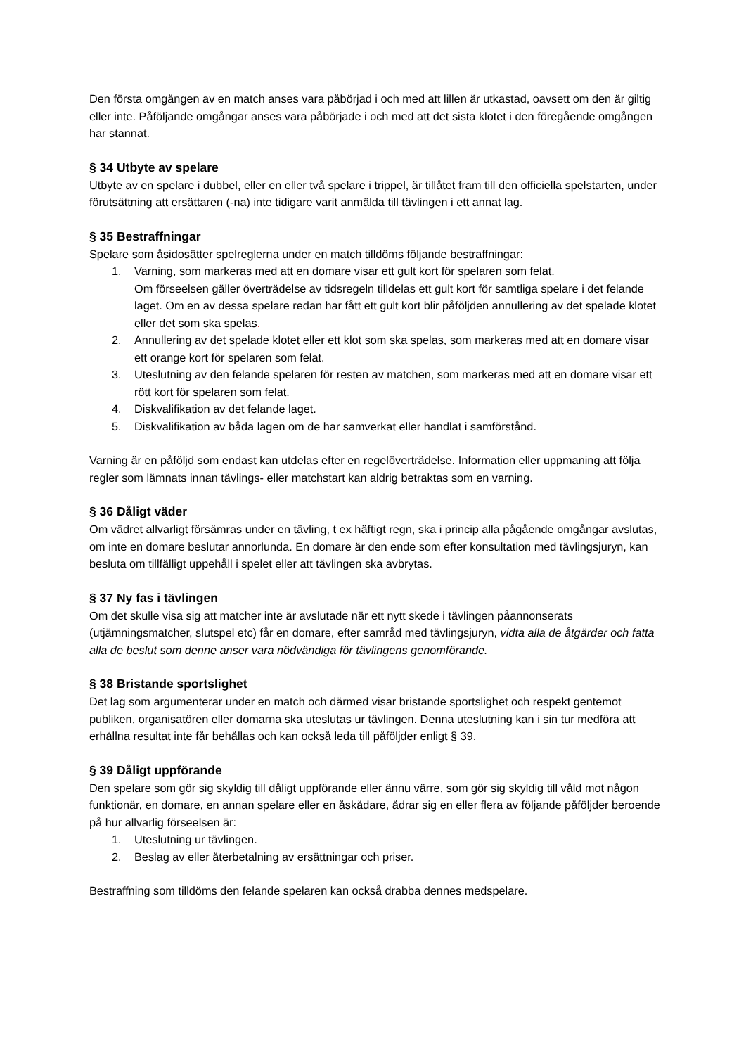Den första omgången av en match anses vara påbörjad i och med att lillen är utkastad, oavsett om den är giltig eller inte. Påföljande omgångar anses vara påbörjade i och med att det sista klotet i den föregående omgången har stannat.
§ 34 Utbyte av spelare
Utbyte av en spelare i dubbel, eller en eller två spelare i trippel, är tillåtet fram till den officiella spelstarten, under förutsättning att ersättaren (-na) inte tidigare varit anmälda till tävlingen i ett annat lag.
§ 35 Bestraffningar
Spelare som åsidosätter spelreglerna under en match tilldöms följande bestraffningar:
1. Varning, som markeras med att en domare visar ett gult kort för spelaren som felat.
Om förseelsen gäller överträdelse av tidsregeln tilldelas ett gult kort för samtliga spelare i det felande laget. Om en av dessa spelare redan har fått ett gult kort blir påföljden annullering av det spelade klotet eller det som ska spelas.
2. Annullering av det spelade klotet eller ett klot som ska spelas, som markeras med att en domare visar ett orange kort för spelaren som felat.
3. Uteslutning av den felande spelaren för resten av matchen, som markeras med att en domare visar ett rött kort för spelaren som felat.
4. Diskvalifikation av det felande laget.
5. Diskvalifikation av båda lagen om de har samverkat eller handlat i samförstånd.
Varning är en påföljd som endast kan utdelas efter en regelöverträdelse. Information eller uppmaning att följa regler som lämnats innan tävlings- eller matchstart kan aldrig betraktas som en varning.
§ 36 Dåligt väder
Om vädret allvarligt försämras under en tävling, t ex häftigt regn, ska i princip alla pågående omgångar avslutas, om inte en domare beslutar annorlunda. En domare är den ende som efter konsultation med tävlingsjuryn, kan besluta om tillfälligt uppehåll i spelet eller att tävlingen ska avbrytas.
§ 37 Ny fas i tävlingen
Om det skulle visa sig att matcher inte är avslutade när ett nytt skede i tävlingen påannonserats (utjämningsmatcher, slutspel etc) får en domare, efter samråd med tävlingsjuryn, vidta alla de åtgärder och fatta alla de beslut som denne anser vara nödvändiga för tävlingens genomförande.
§ 38 Bristande sportslighet
Det lag som argumenterar under en match och därmed visar bristande sportslighet och respekt gentemot publiken, organisatören eller domarna ska uteslutas ur tävlingen. Denna uteslutning kan i sin tur medföra att erhållna resultat inte får behållas och kan också leda till påföljder enligt § 39.
§ 39 Dåligt uppförande
Den spelare som gör sig skyldig till dåligt uppförande eller ännu värre, som gör sig skyldig till våld mot någon funktionär, en domare, en annan spelare eller en åskådare, ådrar sig en eller flera av följande påföljder beroende på hur allvarlig förseelsen är:
1. Uteslutning ur tävlingen.
2. Beslag av eller återbetalning av ersättningar och priser.
Bestraffning som tilldöms den felande spelaren kan också drabba dennes medspelare.